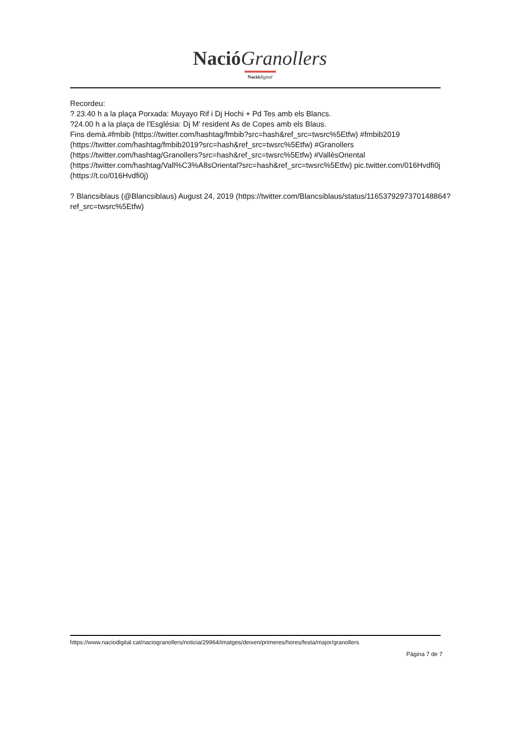Nació Granollers
Nació digital
Recordeu:
? 23.40 h a la plaça Porxada: Muyayo Rif i Dj Hochi + Pd Tes amb els Blancs.
?24.00 h a la plaça de l'Església: Dj M' resident As de Copes amb els Blaus.
Fins demà.#fmbib (https://twitter.com/hashtag/fmbib?src=hash&ref_src=twsrc%5Etfw) #fmbib2019 (https://twitter.com/hashtag/fmbib2019?src=hash&ref_src=twsrc%5Etfw) #Granollers (https://twitter.com/hashtag/Granollers?src=hash&ref_src=twsrc%5Etfw) #VallèsOriental (https://twitter.com/hashtag/Vall%C3%A8sOriental?src=hash&ref_src=twsrc%5Etfw) pic.twitter.com/016Hvdfi0j (https://t.co/016Hvdfi0j)
? Blancsiblaus (@Blancsiblaus) August 24, 2019 (https://twitter.com/Blancsiblaus/status/1165379297370148864?ref_src=twsrc%5Etfw)
https://www.naciodigital.cat/naciogranollers/noticia/29964/imatges/deixen/primeres/hores/festa/major/granollers
Pàgina 7 de 7